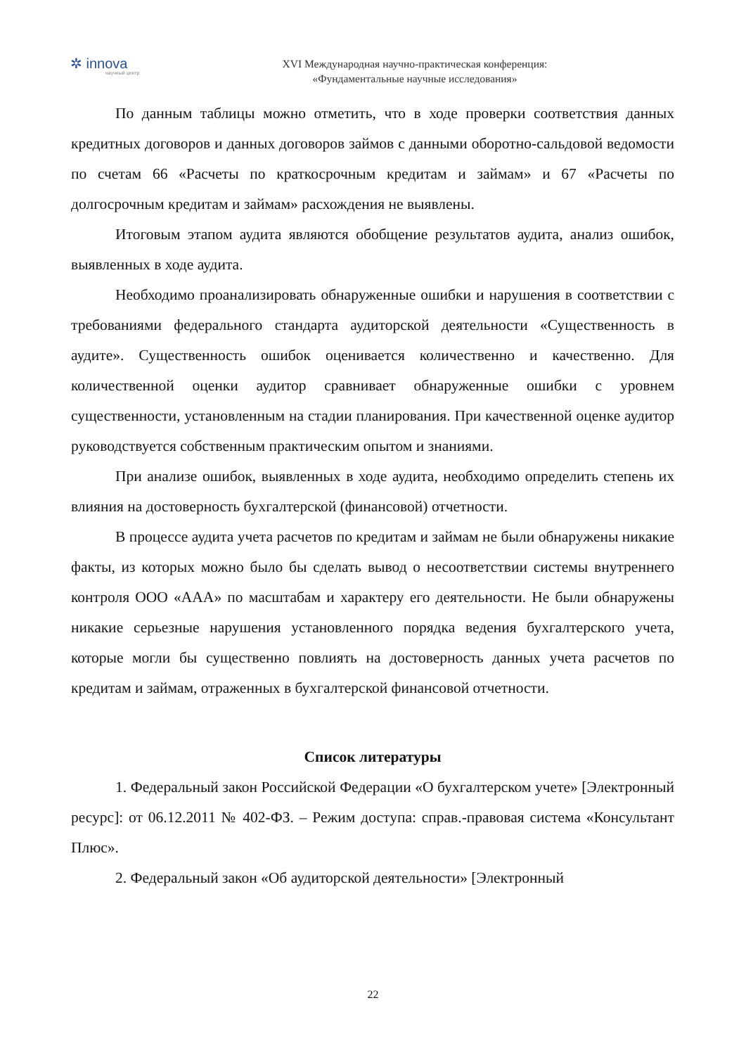✲ innova
научный центр
XVI Международная научно-практическая конференция:
«Фундаментальные научные исследования»
По данным таблицы можно отметить, что в ходе проверки соответствия данных кредитных договоров и данных договоров займов с данными оборотно-сальдовой ведомости по счетам 66 «Расчеты по краткосрочным кредитам и займам» и 67 «Расчеты по долгосрочным кредитам и займам» расхождения не выявлены.
Итоговым этапом аудита являются обобщение результатов аудита, анализ ошибок, выявленных в ходе аудита.
Необходимо проанализировать обнаруженные ошибки и нарушения в соответствии с требованиями федерального стандарта аудиторской деятельности «Существенность в аудите». Существенность ошибок оценивается количественно и качественно. Для количественной оценки аудитор сравнивает обнаруженные ошибки с уровнем существенности, установленным на стадии планирования. При качественной оценке аудитор руководствуется собственным практическим опытом и знаниями.
При анализе ошибок, выявленных в ходе аудита, необходимо определить степень их влияния на достоверность бухгалтерской (финансовой) отчетности.
В процессе аудита учета расчетов по кредитам и займам не были обнаружены никакие факты, из которых можно было бы сделать вывод о несоответствии системы внутреннего контроля ООО «ААА» по масштабам и характеру его деятельности. Не были обнаружены никакие серьезные нарушения установленного порядка ведения бухгалтерского учета, которые могли бы существенно повлиять на достоверность данных учета расчетов по кредитам и займам, отраженных в бухгалтерской финансовой отчетности.
Список литературы
1. Федеральный закон Российской Федерации «О бухгалтерском учете» [Электронный ресурс]: от 06.12.2011 № 402-ФЗ. – Режим доступа: справ.-правовая система «Консультант Плюс».
2. Федеральный закон «Об аудиторской деятельности» [Электронный
22